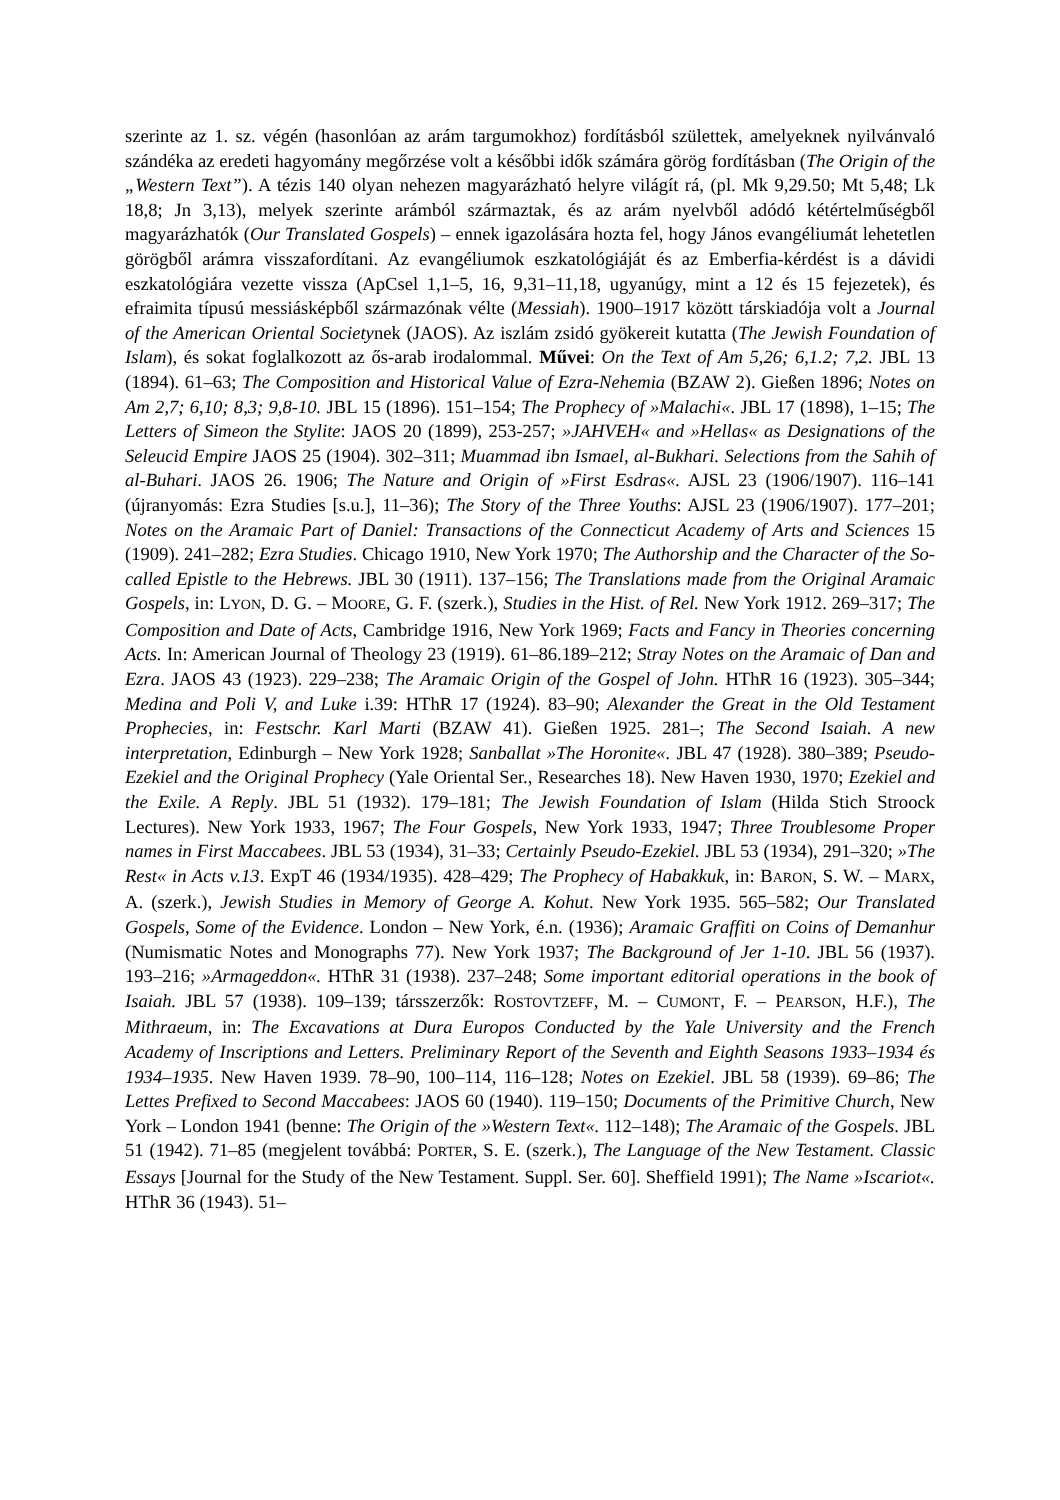szerinte az 1. sz. végén (hasonlóan az arám targumokhoz) fordításból születtek, amelyeknek nyilvánvaló szándéka az eredeti hagyomány megőrzése volt a későbbi idők számára görög fordításban (The Origin of the „Western Text”). A tézis 140 olyan nehezen magyarázható helyre világít rá, (pl. Mk 9,29.50; Mt 5,48; Lk 18,8; Jn 3,13), melyek szerinte arámból származtak, és az arám nyelvből adódó kétértelműségből magyarázhatók (Our Translated Gospels) – ennek igazolására hozta fel, hogy János evangéliumát lehetetlen görögből arámra visszafordítani. Az evangéliumok eszkatológiáját és az Emberfia-kérdést is a dávidi eszkatológiára vezette vissza (ApCsel 1,1–5, 16, 9,31–11,18, ugyanúgy, mint a 12 és 15 fejezetek), és efraimita típusú messiásképből származónak vélte (Messiah). 1900–1917 között társkiadója volt a Journal of the American Oriental Societynek (JAOS). Az iszlám zsidó gyökereit kutatta (The Jewish Foundation of Islam), és sokat foglalkozott az ős-arab irodalommal. Művei: On the Text of Am 5,26; 6,1.2; 7,2. JBL 13 (1894). 61–63; The Composition and Historical Value of Ezra-Nehemia (BZAW 2). Gießen 1896; Notes on Am 2,7; 6,10; 8,3; 9,8-10. JBL 15 (1896). 151–154; The Prophecy of »Malachi«. JBL 17 (1898), 1–15; The Letters of Simeon the Stylite: JAOS 20 (1899), 253-257; »JAHVEH« and »Hellas« as Designations of the Seleucid Empire JAOS 25 (1904). 302–311; Muammad ibn Ismael, al-Bukhari. Selections from the Sahih of al-Buhari. JAOS 26. 1906; The Nature and Origin of »First Esdras«. AJSL 23 (1906/1907). 116–141 (újranyomás: Ezra Studies [s.u.], 11–36); The Story of the Three Youths: AJSL 23 (1906/1907). 177–201; Notes on the Aramaic Part of Daniel: Transactions of the Connecticut Academy of Arts and Sciences 15 (1909). 241–282; Ezra Studies. Chicago 1910, New York 1970; The Authorship and the Character of the So-called Epistle to the Hebrews. JBL 30 (1911). 137–156; The Translations made from the Original Aramaic Gospels, in: LYON, D. G. – MOORE, G. F. (szerk.), Studies in the Hist. of Rel. New York 1912. 269–317; The Composition and Date of Acts, Cambridge 1916, New York 1969; Facts and Fancy in Theories concerning Acts. In: American Journal of Theology 23 (1919). 61–86.189–212; Stray Notes on the Aramaic of Dan and Ezra. JAOS 43 (1923). 229–238; The Aramaic Origin of the Gospel of John. HThR 16 (1923). 305–344; Medina and Poli V, and Luke i.39: HThR 17 (1924). 83–90; Alexander the Great in the Old Testament Prophecies, in: Festschr. Karl Marti (BZAW 41). Gießen 1925. 281–; The Second Isaiah. A new interpretation, Edinburgh – New York 1928; Sanballat »The Horonite«. JBL 47 (1928). 380–389; Pseudo-Ezekiel and the Original Prophecy (Yale Oriental Ser., Researches 18). New Haven 1930, 1970; Ezekiel and the Exile. A Reply. JBL 51 (1932). 179–181; The Jewish Foundation of Islam (Hilda Stich Stroock Lectures). New York 1933, 1967; The Four Gospels, New York 1933, 1947; Three Troublesome Proper names in First Maccabees. JBL 53 (1934), 31–33; Certainly Pseudo-Ezekiel. JBL 53 (1934), 291–320; »The Rest« in Acts v.13. ExpT 46 (1934/1935). 428–429; The Prophecy of Habakkuk, in: BARON, S. W. – MARX, A. (szerk.), Jewish Studies in Memory of George A. Kohut. New York 1935. 565–582; Our Translated Gospels, Some of the Evidence. London – New York, é.n. (1936); Aramaic Graffiti on Coins of Demanhur (Numismatic Notes and Monographs 77). New York 1937; The Background of Jer 1-10. JBL 56 (1937). 193–216; »Armageddon«. HThR 31 (1938). 237–248; Some important editorial operations in the book of Isaiah. JBL 57 (1938). 109–139; társszerzők: ROSTOVTZEFF, M. – CUMONT, F. – PEARSON, H.F.), The Mithraeum, in: The Excavations at Dura Europos Conducted by the Yale University and the French Academy of Inscriptions and Letters. Preliminary Report of the Seventh and Eighth Seasons 1933–1934 és 1934–1935. New Haven 1939. 78–90, 100–114, 116–128; Notes on Ezekiel. JBL 58 (1939). 69–86; The Lettes Prefixed to Second Maccabees: JAOS 60 (1940). 119–150; Documents of the Primitive Church, New York – London 1941 (benne: The Origin of the »Western Text«. 112–148); The Aramaic of the Gospels. JBL 51 (1942). 71–85 (megjelent továbbá: PORTER, S. E. (szerk.), The Language of the New Testament. Classic Essays [Journal for the Study of the New Testament. Suppl. Ser. 60]. Sheffield 1991); The Name »Iscariot«. HThR 36 (1943). 51–